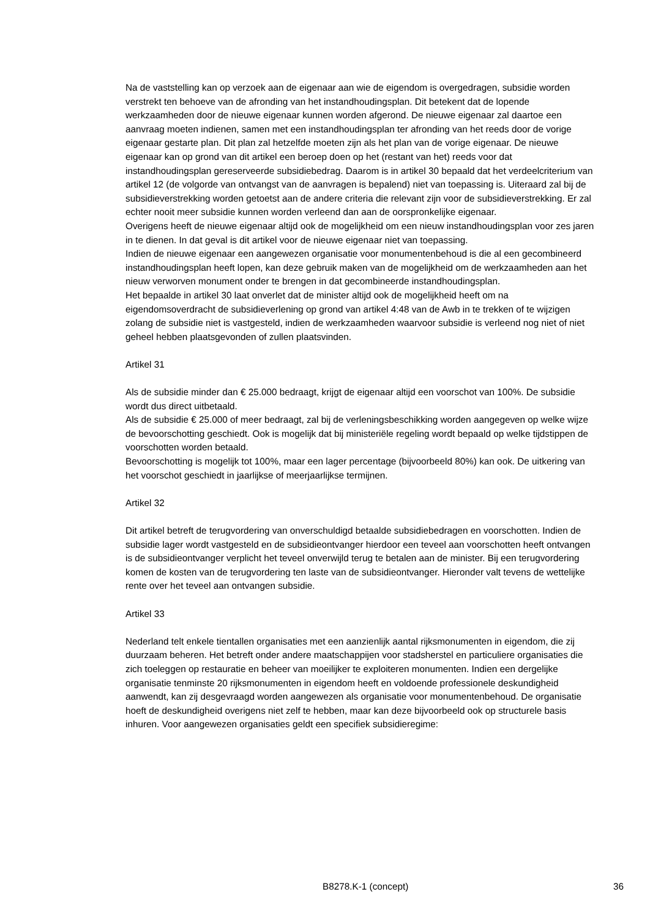Na de vaststelling kan op verzoek aan de eigenaar aan wie de eigendom is overgedragen, subsidie worden verstrekt ten behoeve van de afronding van het instandhoudingsplan. Dit betekent dat de lopende werkzaamheden door de nieuwe eigenaar kunnen worden afgerond. De nieuwe eigenaar zal daartoe een aanvraag moeten indienen, samen met een instandhoudingsplan ter afronding van het reeds door de vorige eigenaar gestarte plan. Dit plan zal hetzelfde moeten zijn als het plan van de vorige eigenaar. De nieuwe eigenaar kan op grond van dit artikel een beroep doen op het (restant van het) reeds voor dat instandhoudingsplan gereserveerde subsidiebedrag. Daarom is in artikel 30 bepaald dat het verdeelcriterium van artikel 12 (de volgorde van ontvangst van de aanvragen is bepalend) niet van toepassing is. Uiteraard zal bij de subsidieverstrekking worden getoetst aan de andere criteria die relevant zijn voor de subsidieverstrekking. Er zal echter nooit meer subsidie kunnen worden verleend dan aan de oorspronkelijke eigenaar.
Overigens heeft de nieuwe eigenaar altijd ook de mogelijkheid om een nieuw instandhoudingsplan voor zes jaren in te dienen. In dat geval is dit artikel voor de nieuwe eigenaar niet van toepassing.
Indien de nieuwe eigenaar een aangewezen organisatie voor monumentenbehoud is die al een gecombineerd instandhoudingsplan heeft lopen, kan deze gebruik maken van de mogelijkheid om de werkzaamheden aan het nieuw verworven monument onder te brengen in dat gecombineerde instandhoudingsplan.
Het bepaalde in artikel 30 laat onverlet dat de minister altijd ook de mogelijkheid heeft om na eigendomsoverdracht de subsidieverlening op grond van artikel 4:48 van de Awb in te trekken of te wijzigen zolang de subsidie niet is vastgesteld, indien de werkzaamheden waarvoor subsidie is verleend nog niet of niet geheel hebben plaatsgevonden of zullen plaatsvinden.
Artikel 31
Als de subsidie minder dan € 25.000 bedraagt, krijgt de eigenaar altijd een voorschot van 100%. De subsidie wordt dus direct uitbetaald.
Als de subsidie € 25.000 of meer bedraagt, zal bij de verleningsbeschikking worden aangegeven op welke wijze de bevoorschotting geschiedt. Ook is mogelijk dat bij ministeriële regeling wordt bepaald op welke tijdstippen de voorschotten worden betaald.
Bevoorschotting is mogelijk tot 100%, maar een lager percentage (bijvoorbeeld 80%) kan ook. De uitkering van het voorschot geschiedt in jaarlijkse of meerjaarlijkse termijnen.
Artikel 32
Dit artikel betreft de terugvordering van onverschuldigd betaalde subsidiebedragen en voorschotten. Indien de subsidie lager wordt vastgesteld en de subsidieontvanger hierdoor een teveel aan voorschotten heeft ontvangen is de subsidieontvanger verplicht het teveel onverwijld terug te betalen aan de minister. Bij een terugvordering komen de kosten van de terugvordering ten laste van de subsidieontvanger. Hieronder valt tevens de wettelijke rente over het teveel aan ontvangen subsidie.
Artikel 33
Nederland telt enkele tientallen organisaties met een aanzienlijk aantal rijksmonumenten in eigendom, die zij duurzaam beheren. Het betreft onder andere maatschappijen voor stadsherstel en particuliere organisaties die zich toeleggen op restauratie en beheer van moeilijker te exploiteren monumenten. Indien een dergelijke organisatie tenminste 20 rijksmonumenten in eigendom heeft en voldoende professionele deskundigheid aanwendt, kan zij desgevraagd worden aangewezen als organisatie voor monumentenbehoud. De organisatie hoeft de deskundigheid overigens niet zelf te hebben, maar kan deze bijvoorbeeld ook op structurele basis inhuren. Voor aangewezen organisaties geldt een specifiek subsidieregime:
B8278.K-1 (concept) 36